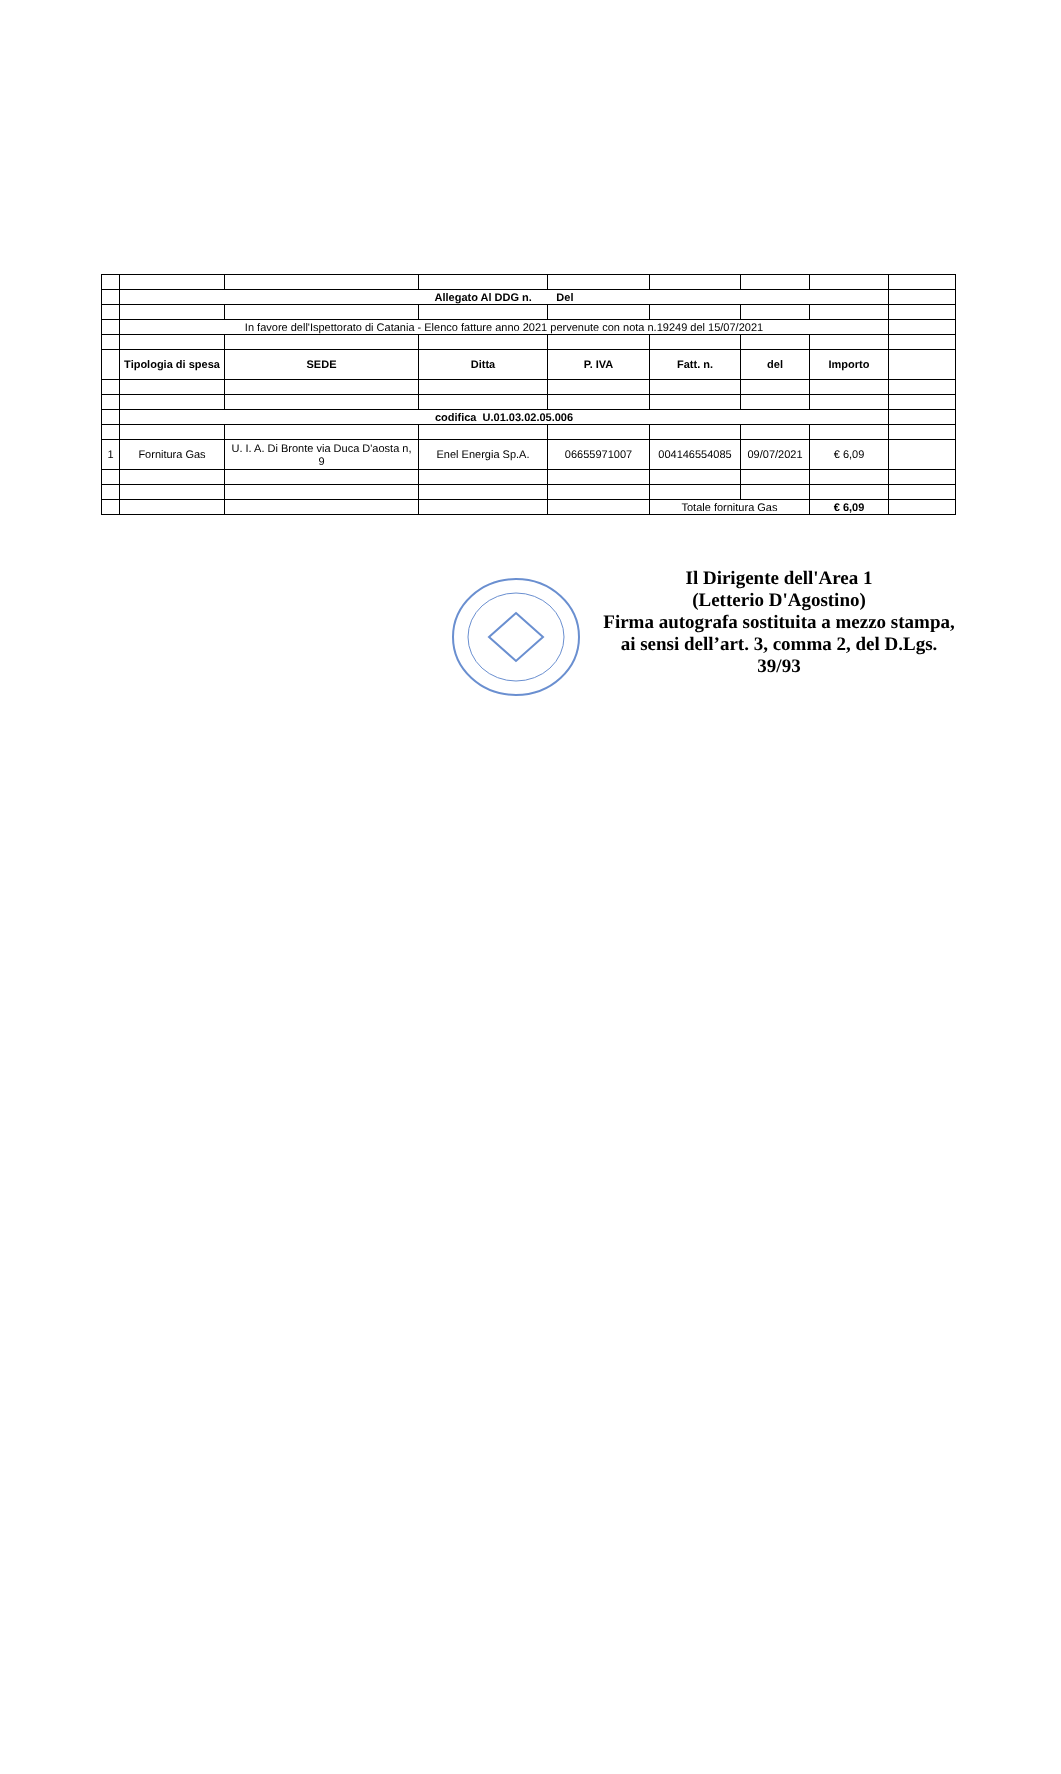| | Allegato Al DDG n. Del | | | | | | | |
| | In favore dell'Ispettorato di Catania - Elenco fatture anno 2021 pervenute con nota n.19249 del 15/07/2021 | | | | | | | |
| | Tipologia di spesa | SEDE | Ditta | P. IVA | Fatt. n. | del | Importo | |
| | codifica U.01.03.02.05.006 | | | | | | | |
| 1 | Fornitura Gas | U. I. A. Di Bronte via Duca D'aosta n, 9 | Enel Energia Sp.A. | 06655971007 | 004146554085 | 09/07/2021 | € 6,09 | |
| | | | | | Totale fornitura Gas | | € 6,09 | |
Il Dirigente dell'Area 1
(Letterio D'Agostino)
Firma autografa sostituita a mezzo stampa, ai sensi dell’art. 3, comma 2, del D.Lgs. 39/93